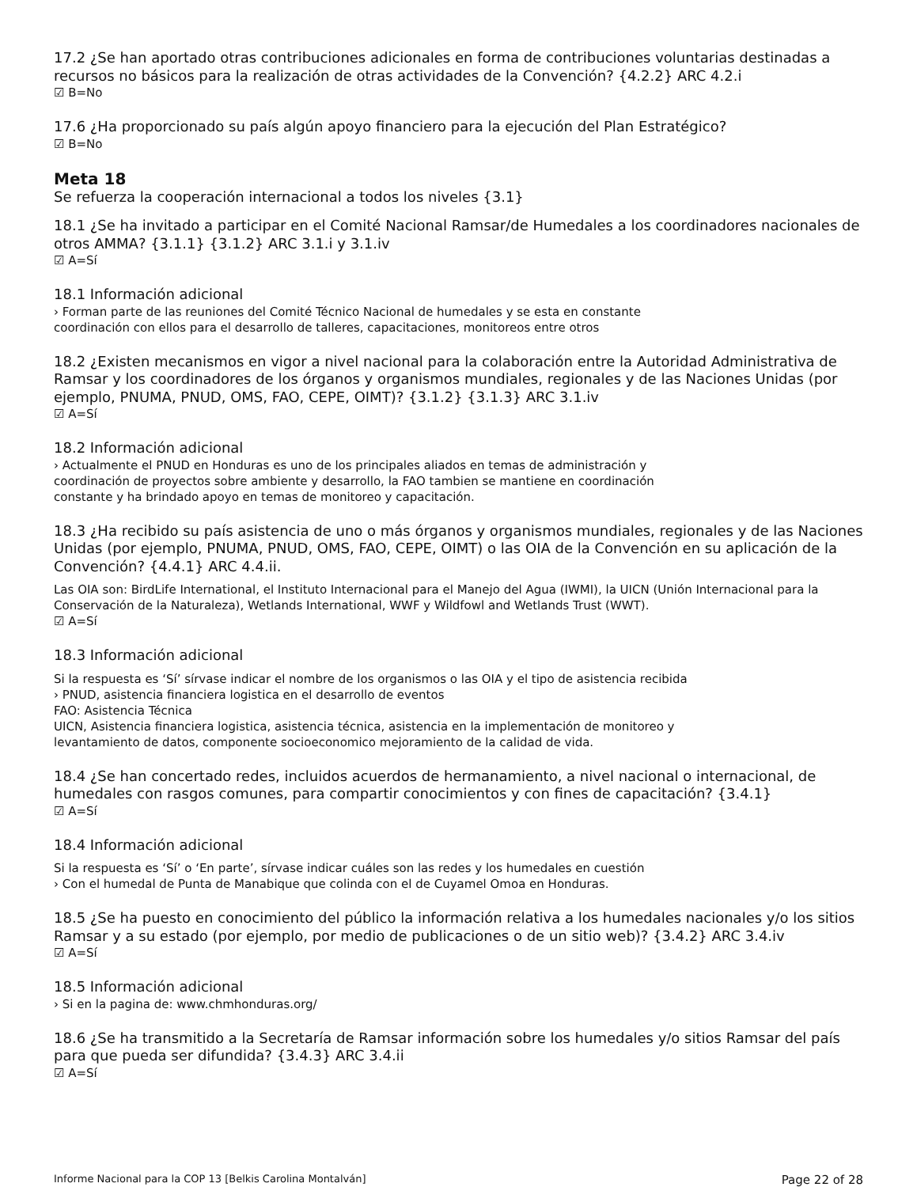17.2 ¿Se han aportado otras contribuciones adicionales en forma de contribuciones voluntarias destinadas a recursos no básicos para la realización de otras actividades de la Convención? {4.2.2} ARC 4.2.i
☑ B=No
17.6 ¿Ha proporcionado su país algún apoyo financiero para la ejecución del Plan Estratégico?
☑ B=No
Meta 18
Se refuerza la cooperación internacional a todos los niveles {3.1}
18.1 ¿Se ha invitado a participar en el Comité Nacional Ramsar/de Humedales a los coordinadores nacionales de otros AMMA? {3.1.1} {3.1.2} ARC 3.1.i y 3.1.iv
☑ A=Sí
18.1 Información adicional
› Forman parte de las reuniones del Comité Técnico Nacional de humedales y se esta en constante
coordinación con ellos para el desarrollo de talleres, capacitaciones, monitoreos entre otros
18.2 ¿Existen mecanismos en vigor a nivel nacional para la colaboración entre la Autoridad Administrativa de Ramsar y los coordinadores de los órganos y organismos mundiales, regionales y de las Naciones Unidas (por ejemplo, PNUMA, PNUD, OMS, FAO, CEPE, OIMT)? {3.1.2} {3.1.3} ARC 3.1.iv
☑ A=Sí
18.2 Información adicional
› Actualmente el PNUD en Honduras es uno de los principales aliados en temas de administración y
coordinación de proyectos sobre ambiente y desarrollo, la FAO tambien se mantiene en coordinación
constante y ha brindado apoyo en temas de monitoreo y capacitación.
18.3 ¿Ha recibido su país asistencia de uno o más órganos y organismos mundiales, regionales y de las Naciones Unidas (por ejemplo, PNUMA, PNUD, OMS, FAO, CEPE, OIMT) o las OIA de la Convención en su aplicación de la Convención? {4.4.1} ARC 4.4.ii.
Las OIA son: BirdLife International, el Instituto Internacional para el Manejo del Agua (IWMI), la UICN (Unión Internacional para la Conservación de la Naturaleza), Wetlands International, WWF y Wildfowl and Wetlands Trust (WWT).
☑ A=Sí
18.3 Información adicional
Si la respuesta es ‘Sí’ sírvase indicar el nombre de los organismos o las OIA y el tipo de asistencia recibida
› PNUD, asistencia financiera logistica en el desarrollo de eventos
FAO: Asistencia Técnica
UICN, Asistencia financiera logistica, asistencia técnica, asistencia en la implementación de monitoreo y
levantamiento de datos, componente socioeconomico mejoramiento de la calidad de vida.
18.4 ¿Se han concertado redes, incluidos acuerdos de hermanamiento, a nivel nacional o internacional, de humedales con rasgos comunes, para compartir conocimientos y con fines de capacitación? {3.4.1}
☑ A=Sí
18.4 Información adicional
Si la respuesta es ‘Sí’ o ‘En parte’, sírvase indicar cuáles son las redes y los humedales en cuestión
› Con el humedal de Punta de Manabique que colinda con el de Cuyamel Omoa en Honduras.
18.5 ¿Se ha puesto en conocimiento del público la información relativa a los humedales nacionales y/o los sitios Ramsar y a su estado (por ejemplo, por medio de publicaciones o de un sitio web)? {3.4.2} ARC 3.4.iv
☑ A=Sí
18.5 Información adicional
› Si en la pagina de: www.chmhonduras.org/
18.6 ¿Se ha transmitido a la Secretaría de Ramsar información sobre los humedales y/o sitios Ramsar del país para que pueda ser difundida? {3.4.3} ARC 3.4.ii
☑ A=Sí
Informe Nacional para la COP 13 [Belkis Carolina Montalván] Page 22 of 28